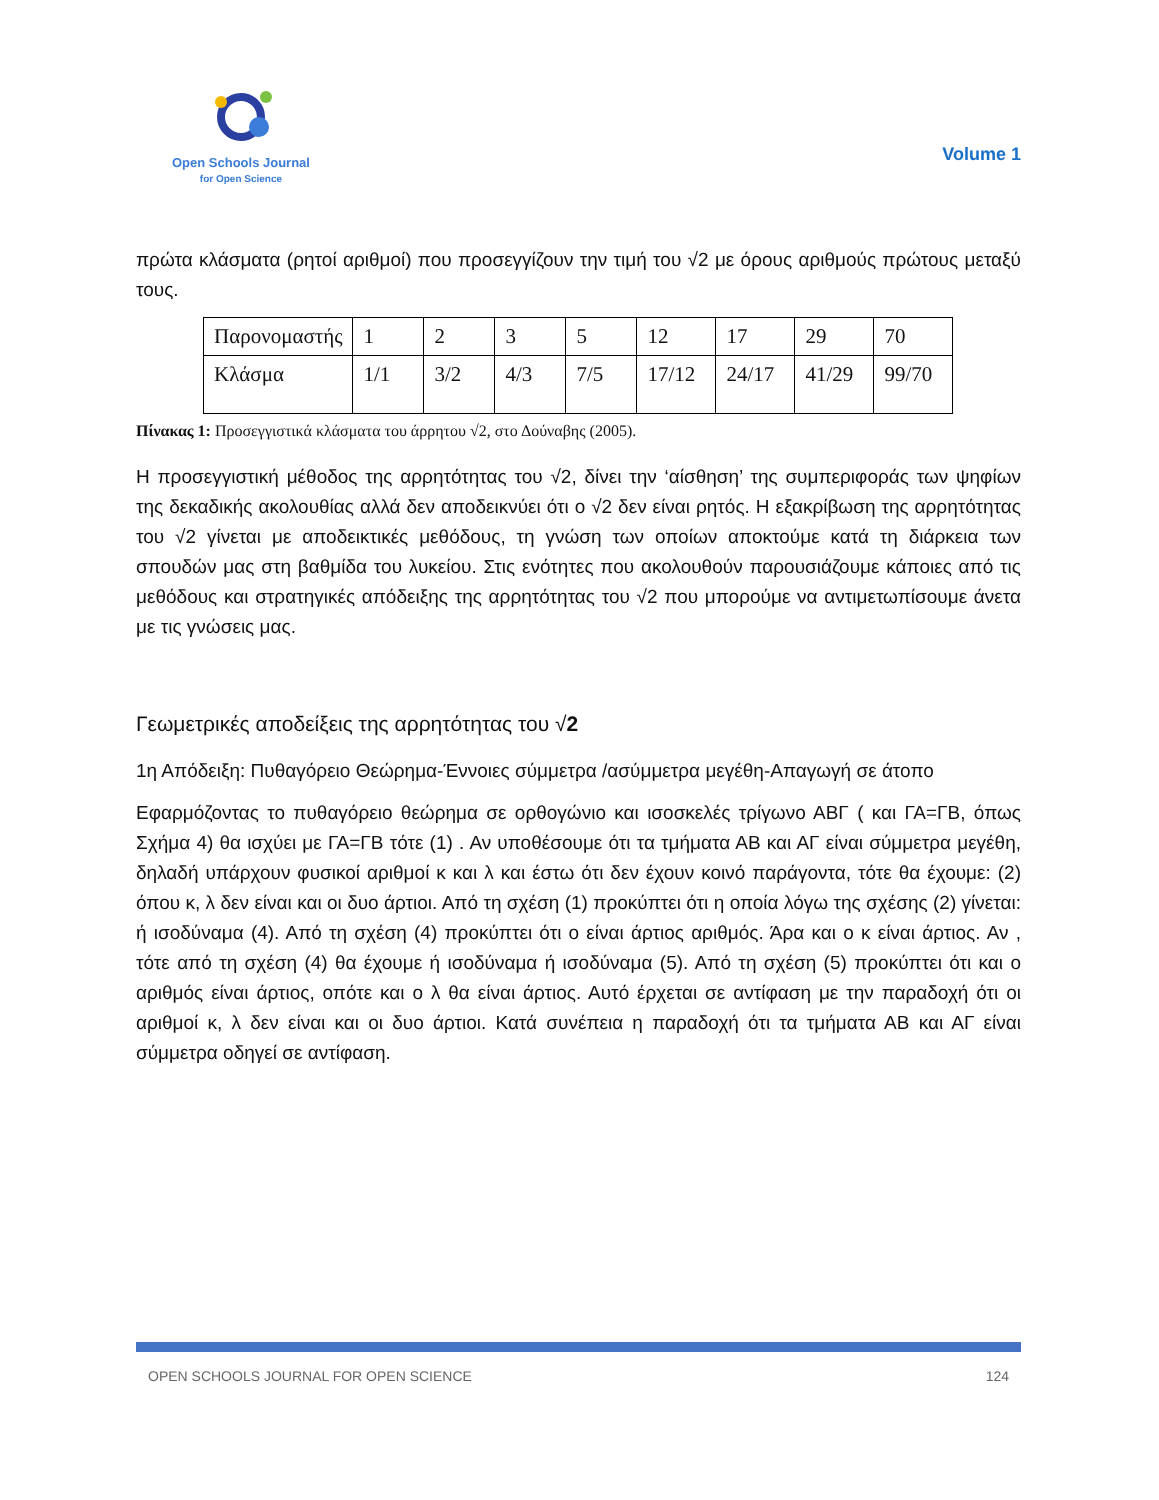Open Schools Journal
for Open Science
Volume 1
πρώτα κλάσματα (ρητοί αριθμοί) που προσεγγίζουν την τιμή του √2 με όρους αριθμούς πρώτους μεταξύ τους.
| Παρονομαστής | 1 | 2 | 3 | 5 | 12 | 17 | 29 | 70 |
| Κλάσμα | 1/1 | 3/2 | 4/3 | 7/5 | 17/12 | 24/17 | 41/29 | 99/70 |
Πίνακας 1: Προσεγγιστικά κλάσματα του άρρητου √2, στο Δούναβης (2005).
Η προσεγγιστική μέθοδος της αρρητότητας του √2, δίνει την ‘αίσθηση’ της συμπεριφοράς των ψηφίων της δεκαδικής ακολουθίας αλλά δεν αποδεικνύει ότι ο √2 δεν είναι ρητός. Η εξακρίβωση της αρρητότητας του √2 γίνεται με αποδεικτικές μεθόδους, τη γνώση των οποίων αποκτούμε κατά τη διάρκεια των σπουδών μας στη βαθμίδα του λυκείου. Στις ενότητες που ακολουθούν παρουσιάζουμε κάποιες από τις μεθόδους και στρατηγικές απόδειξης της αρρητότητας του √2 που μπορούμε να αντιμετωπίσουμε άνετα με τις γνώσεις μας.
Γεωμετρικές αποδείξεις της αρρητότητας του √2
1η Απόδειξη: Πυθαγόρειο Θεώρημα-Έννοιες σύμμετρα /ασύμμετρα μεγέθη-Απαγωγή σε άτοπο
Εφαρμόζοντας το πυθαγόρειο θεώρημα σε ορθογώνιο και ισοσκελές τρίγωνο ΑΒΓ ( και ΓΑ=ΓΒ, όπως Σχήμα 4) θα ισχύει με ΓΑ=ΓΒ τότε (1) . Αν υποθέσουμε ότι τα τμήματα ΑΒ και ΑΓ είναι σύμμετρα μεγέθη, δηλαδή υπάρχουν φυσικοί αριθμοί κ και λ και έστω ότι δεν έχουν κοινό παράγοντα, τότε θα έχουμε: (2) όπου κ, λ δεν είναι και οι δυο άρτιοι. Από τη σχέση (1) προκύπτει ότι η οποία λόγω της σχέσης (2) γίνεται: ή ισοδύναμα (4). Από τη σχέση (4) προκύπτει ότι ο είναι άρτιος αριθμός. Άρα και ο κ είναι άρτιος. Αν , τότε από τη σχέση (4) θα έχουμε ή ισοδύναμα ή ισοδύναμα (5). Από τη σχέση (5) προκύπτει ότι και ο αριθμός είναι άρτιος, οπότε και ο λ θα είναι άρτιος. Αυτό έρχεται σε αντίφαση με την παραδοχή ότι οι αριθμοί κ, λ δεν είναι και οι δυο άρτιοι. Κατά συνέπεια η παραδοχή ότι τα τμήματα ΑΒ και ΑΓ είναι σύμμετρα οδηγεί σε αντίφαση.
OPEN SCHOOLS JOURNAL FOR OPEN SCIENCE 124